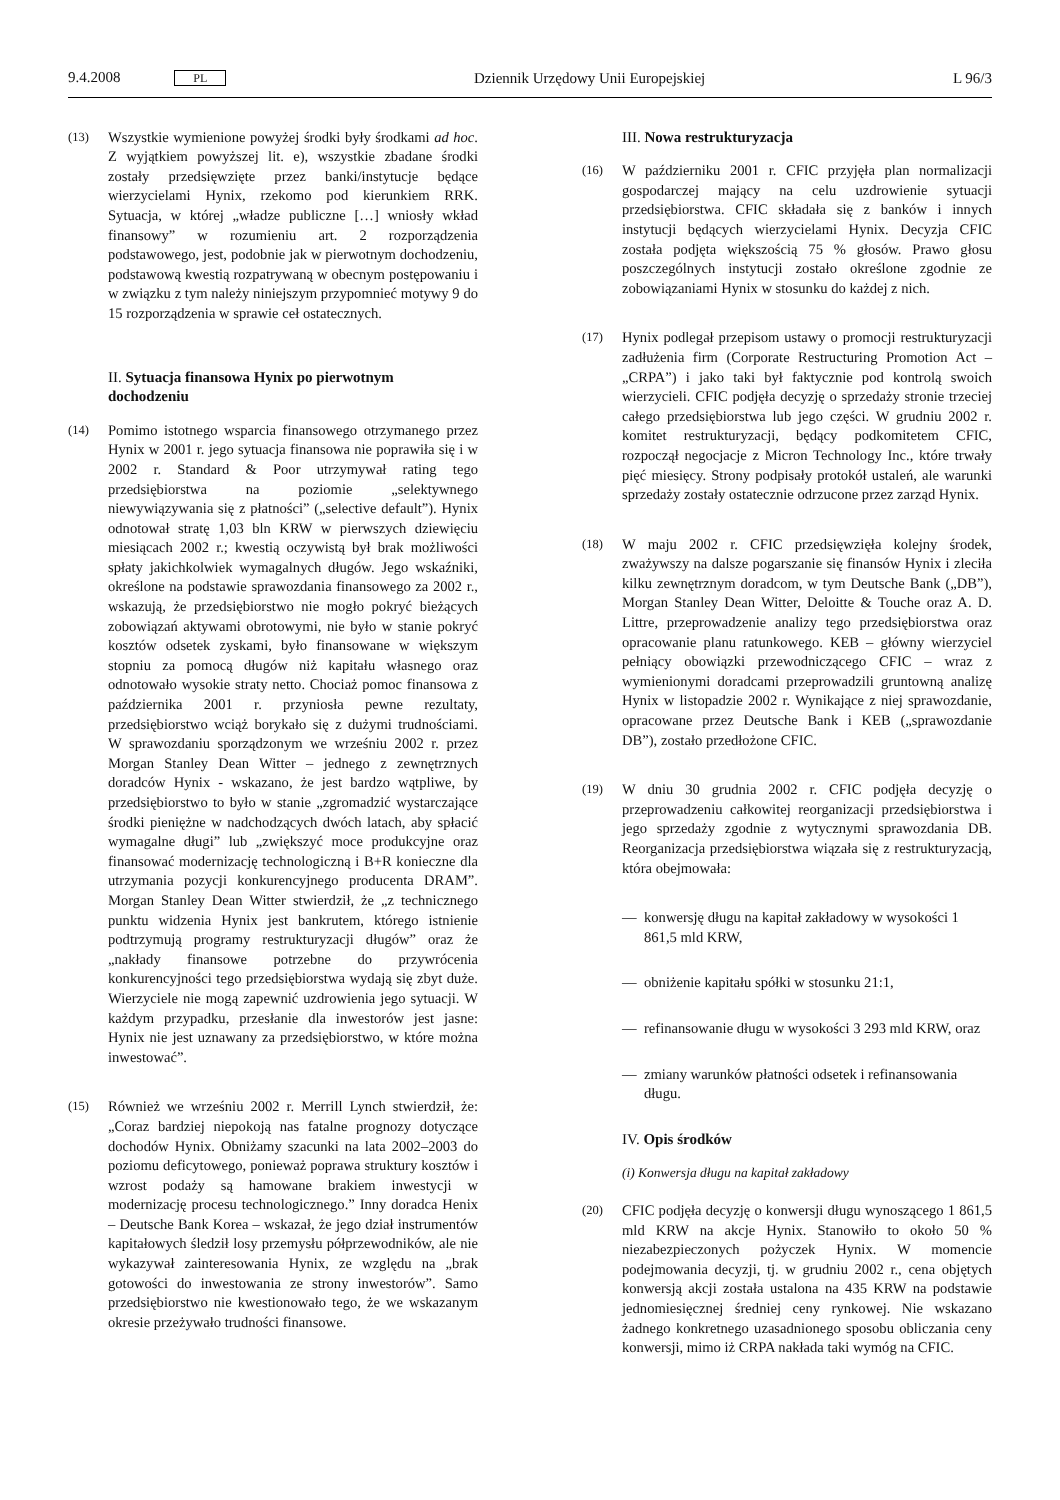9.4.2008 PL Dziennik Urzędowy Unii Europejskiej L 96/3
(13) Wszystkie wymienione powyżej środki były środkami ad hoc. Z wyjątkiem powyższej lit. e), wszystkie zbadane środki zostały przedsięwzięte przez banki/instytucje będące wierzycielami Hynix, rzekomo pod kierunkiem RRK. Sytuacja, w której „władze publiczne […] wniosły wkład finansowy” w rozumieniu art. 2 rozporządzenia podstawowego, jest, podobnie jak w pierwotnym dochodzeniu, podstawową kwestią rozpatrywaną w obecnym postępowaniu i w związku z tym należy niniejszym przypomnieć motywy 9 do 15 rozporządzenia w sprawie ceł ostatecznych.
II. Sytuacja finansowa Hynix po pierwotnym dochodzeniu
(14) Pomimo istotnego wsparcia finansowego otrzymanego przez Hynix w 2001 r. jego sytuacja finansowa nie poprawiła się i w 2002 r. Standard & Poor utrzymywał rating tego przedsiębiorstwa na poziomie „selektywnego niewywiązywania się z płatności” („selective default”). Hynix odnotował stratę 1,03 bln KRW w pierwszych dziewięciu miesiącach 2002 r.; kwestią oczywistą był brak możliwości spłaty jakichkolwiek wymagalnych długów. Jego wskaźniki, określone na podstawie sprawozdania finansowego za 2002 r., wskazują, że przedsiębiorstwo nie mogło pokryć bieżących zobowiązań aktywami obrotowymi, nie było w stanie pokryć kosztów odsetek zyskami, było finansowane w większym stopniu za pomocą długów niż kapitału własnego oraz odnotowało wysokie straty netto. Chociaż pomoc finansowa z października 2001 r. przyniosła pewne rezultaty, przedsiębiorstwo wciąż borykało się z dużymi trudnościami. W sprawozdaniu sporządzonym we wrześniu 2002 r. przez Morgan Stanley Dean Witter – jednego z zewnętrznych doradców Hynix - wskazano, że jest bardzo wątpliwe, by przedsiębiorstwo to było w stanie „zgromadzić wystarczające środki pieniężne w nadchodzących dwóch latach, aby spłacić wymagalne długi” lub „zwiększyć moce produkcyjne oraz finansować modernizację technologiczną i B+R konieczne dla utrzymania pozycji konkurencyjnego producenta DRAM”. Morgan Stanley Dean Witter stwierdził, że „z technicznego punktu widzenia Hynix jest bankrutem, którego istnienie podtrzymują programy restrukturyzacji długów” oraz że „nakłady finansowe potrzebne do przywrócenia konkurencyjności tego przedsiębiorstwa wydają się zbyt duże. Wierzyciele nie mogą zapewnić uzdrowienia jego sytuacji. W każdym przypadku, przesłanie dla inwestorów jest jasne: Hynix nie jest uznawany za przedsiębiorstwo, w które można inwestować”.
(15) Również we wrześniu 2002 r. Merrill Lynch stwierdził, że: „Coraz bardziej niepokoją nas fatalne prognozy dotyczące dochodów Hynix. Obniżamy szacunki na lata 2002–2003 do poziomu deficytowego, ponieważ poprawa struktury kosztów i wzrost podaży są hamowane brakiem inwestycji w modernizację procesu technologicznego.” Inny doradca Henix – Deutsche Bank Korea – wskazał, że jego dział instrumentów kapitałowych śledził losy przemysłu półprzewodników, ale nie wykazywał zainteresowania Hynix, ze względu na „brak gotowości do inwestowania ze strony inwestorów”. Samo przedsiębiorstwo nie kwestionowało tego, że we wskazanym okresie przeżywało trudności finansowe.
III. Nowa restrukturyzacja
(16) W październiku 2001 r. CFIC przyjęła plan normalizacji gospodarczej mający na celu uzdrowienie sytuacji przedsiębiorstwa. CFIC składała się z banków i innych instytucji będących wierzycielami Hynix. Decyzja CFIC została podjęta większością 75 % głosów. Prawo głosu poszczególnych instytucji zostało określone zgodnie ze zobowiązaniami Hynix w stosunku do każdej z nich.
(17) Hynix podlegał przepisom ustawy o promocji restrukturyzacji zadłużenia firm (Corporate Restructuring Promotion Act – „CRPA”) i jako taki był faktycznie pod kontrolą swoich wierzycieli. CFIC podjęła decyzję o sprzedaży stronie trzeciej całego przedsiębiorstwa lub jego części. W grudniu 2002 r. komitet restrukturyzacji, będący podkomitetem CFIC, rozpoczął negocjacje z Micron Technology Inc., które trwały pięć miesięcy. Strony podpisały protokół ustaleń, ale warunki sprzedaży zostały ostatecznie odrzucone przez zarząd Hynix.
(18) W maju 2002 r. CFIC przedsięwzięła kolejny środek, zważywszy na dalsze pogarszanie się finansów Hynix i zleciła kilku zewnętrznym doradcom, w tym Deutsche Bank („DB”), Morgan Stanley Dean Witter, Deloitte & Touche oraz A. D. Littre, przeprowadzenie analizy tego przedsiębiorstwa oraz opracowanie planu ratunkowego. KEB – główny wierzyciel pełniący obowiązki przewodniczącego CFIC – wraz z wymienionymi doradcami przeprowadzili gruntowną analizę Hynix w listopadzie 2002 r. Wynikające z niej sprawozdanie, opracowane przez Deutsche Bank i KEB („sprawozdanie DB”), zostało przedłożone CFIC.
(19) W dniu 30 grudnia 2002 r. CFIC podjęła decyzję o przeprowadzeniu całkowitej reorganizacji przedsiębiorstwa i jego sprzedaży zgodnie z wytycznymi sprawozdania DB. Reorganizacja przedsiębiorstwa wiązała się z restrukturyzacją, która obejmowała:
— konwersję długu na kapitał zakładowy w wysokości 1 861,5 mld KRW,
— obniżenie kapitału spółki w stosunku 21:1,
— refinansowanie długu w wysokości 3 293 mld KRW, oraz
— zmiany warunków płatności odsetek i refinansowania długu.
IV. Opis środków
(i) Konwersja długu na kapitał zakładowy
(20) CFIC podjęła decyzję o konwersji długu wynoszącego 1 861,5 mld KRW na akcje Hynix. Stanowiło to około 50 % niezabezpieczonych pożyczek Hynix. W momencie podejmowania decyzji, tj. w grudniu 2002 r., cena objętych konwersją akcji została ustalona na 435 KRW na podstawie jednomiesięcznej średniej ceny rynkowej. Nie wskazano żadnego konkretnego uzasadnionego sposobu obliczania ceny konwersji, mimo iż CRPA nakłada taki wymóg na CFIC.